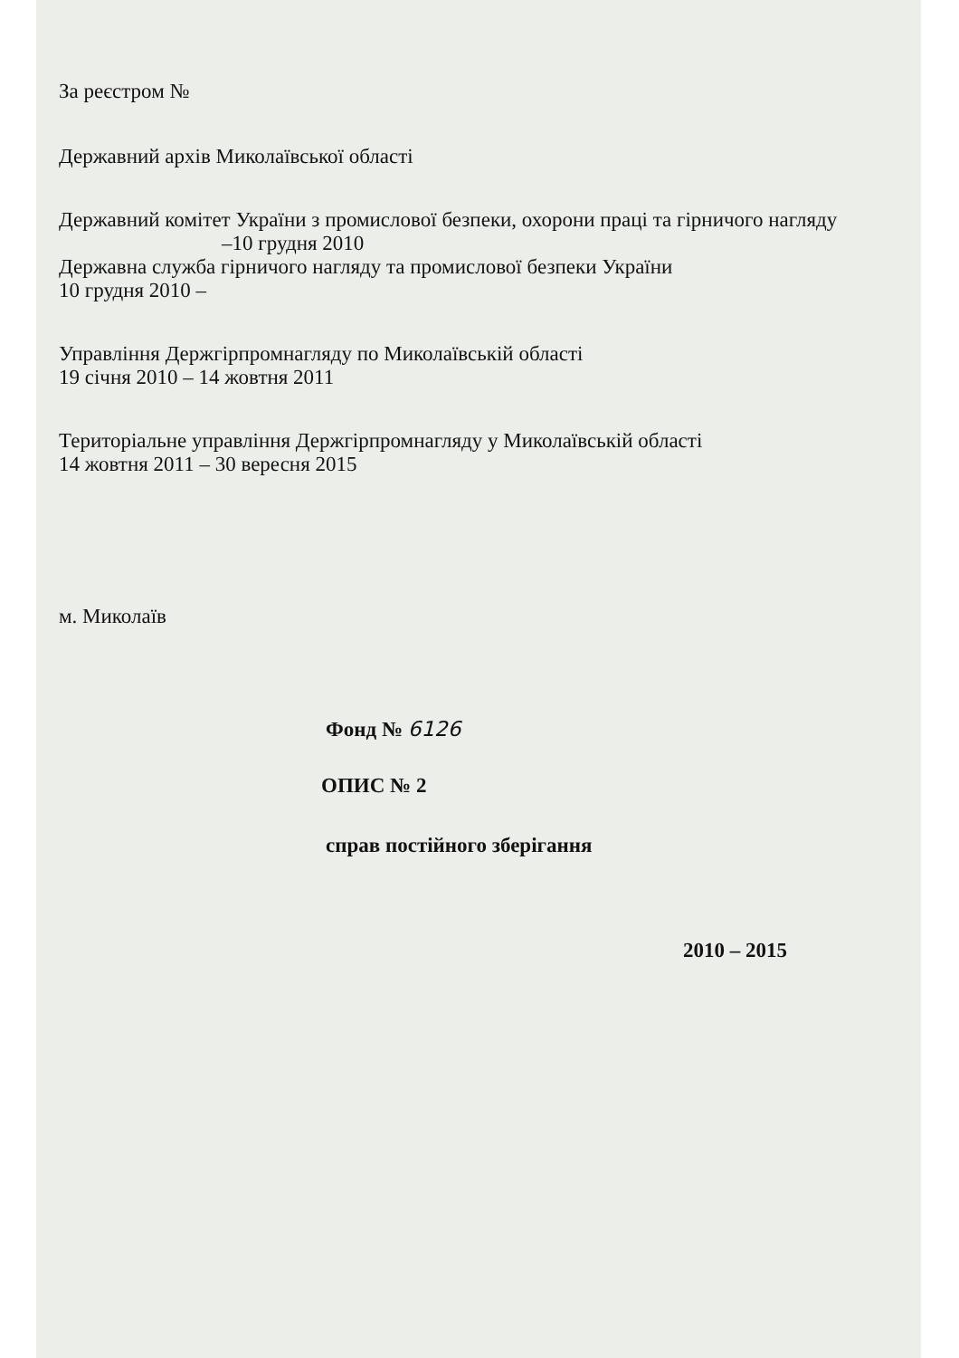За реєстром №
Державний архів Миколаївської області
Державний комітет України з промислової безпеки, охорони праці та гірничого нагляду
–10 грудня 2010
Державна служба гірничого нагляду та промислової безпеки України
10 грудня 2010 –
Управління Держгірпромнагляду по Миколаївській області
19 січня 2010 – 14 жовтня 2011
Територіальне управління Держгірпромнагляду у Миколаївській області
14 жовтня 2011 – 30 вересня 2015
м. Миколаїв
Фонд № 6126
ОПИС № 2
справ постійного зберігання
2010 – 2015